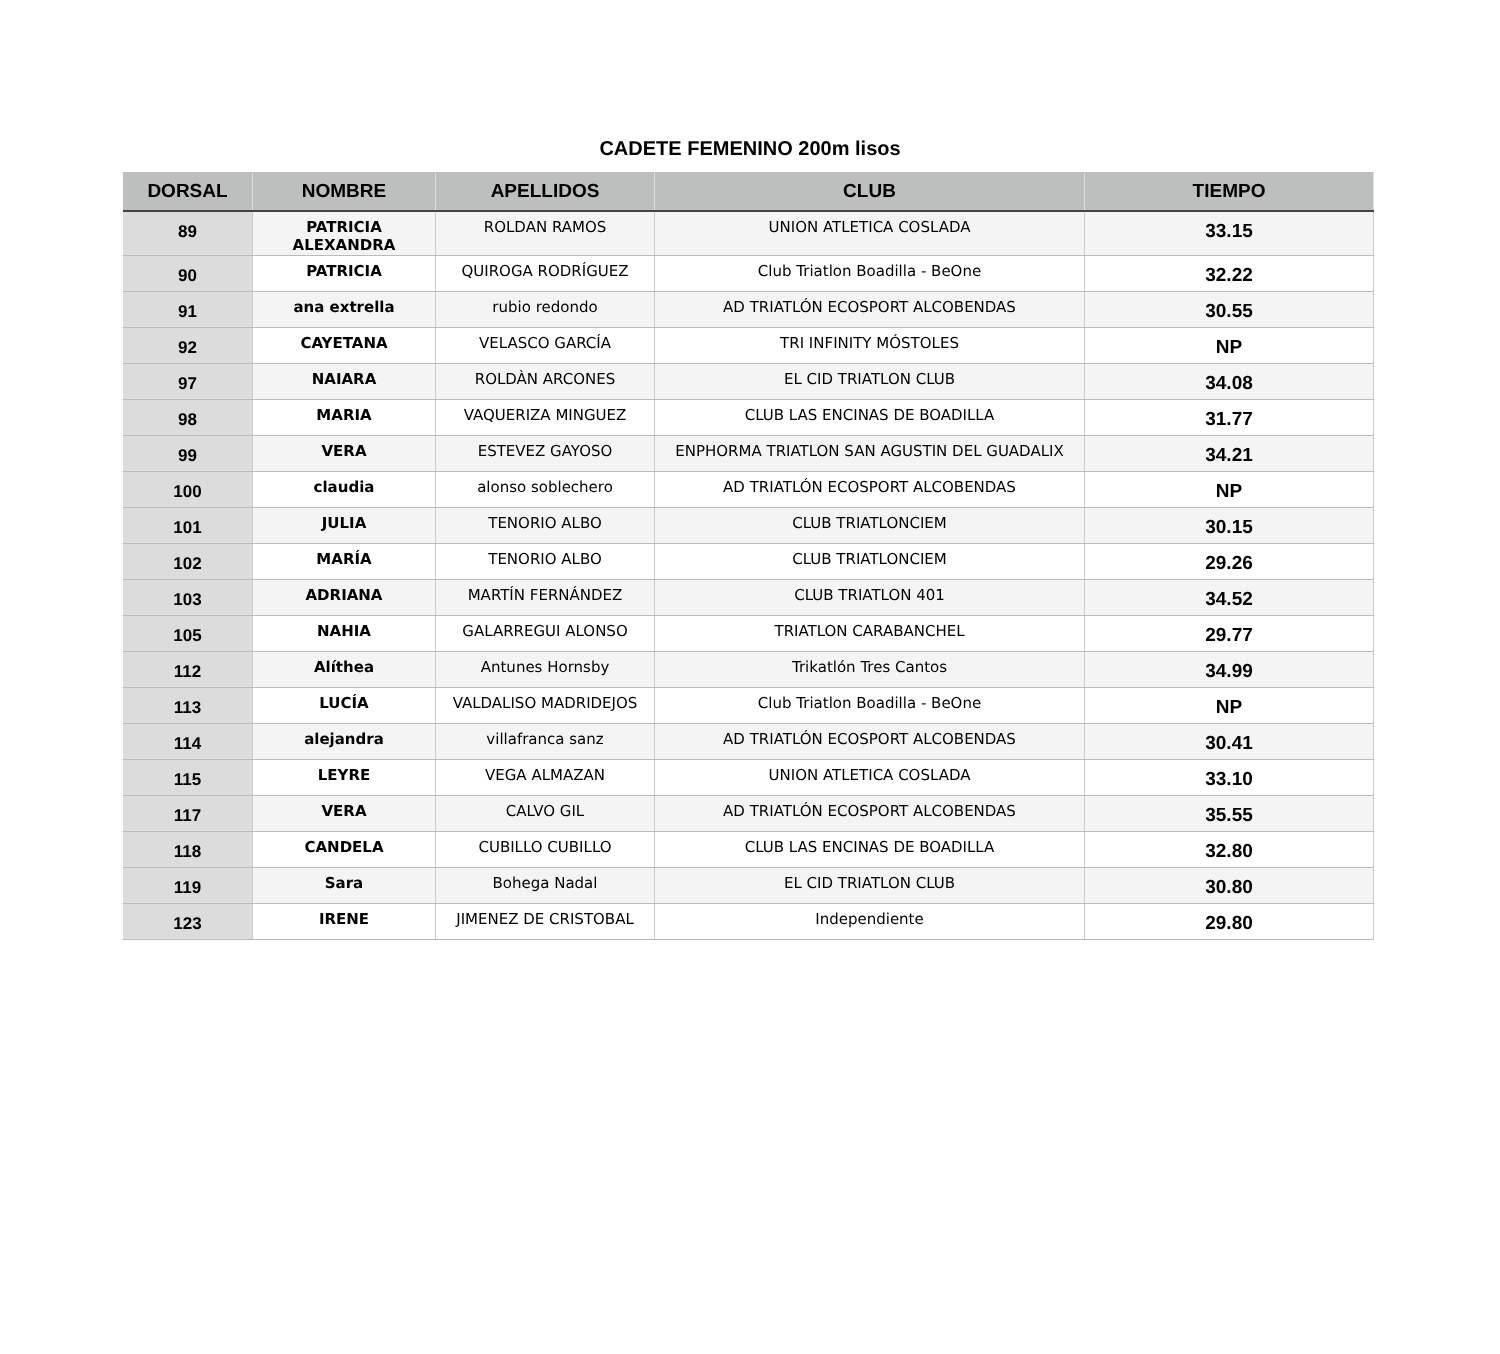CADETE FEMENINO 200m lisos
| DORSAL | NOMBRE | APELLIDOS | CLUB | TIEMPO |
| --- | --- | --- | --- | --- |
| 89 | PATRICIA ALEXANDRA | ROLDAN RAMOS | UNION ATLETICA COSLADA | 33.15 |
| 90 | PATRICIA | QUIROGA RODRÍGUEZ | Club Triatlon Boadilla - BeOne | 32.22 |
| 91 | ana extrella | rubio redondo | AD TRIATLÓN ECOSPORT ALCOBENDAS | 30.55 |
| 92 | CAYETANA | VELASCO GARCÍA | TRI INFINITY MÓSTOLES | NP |
| 97 | NAIARA | ROLDÀN ARCONES | EL CID TRIATLON CLUB | 34.08 |
| 98 | MARIA | VAQUERIZA MINGUEZ | CLUB LAS ENCINAS DE BOADILLA | 31.77 |
| 99 | VERA | ESTEVEZ GAYOSO | ENPHORMA TRIATLON SAN AGUSTIN DEL GUADALIX | 34.21 |
| 100 | claudia | alonso soblechero | AD TRIATLÓN ECOSPORT ALCOBENDAS | NP |
| 101 | JULIA | TENORIO ALBO | CLUB TRIATLONCIEM | 30.15 |
| 102 | MARÍA | TENORIO ALBO | CLUB TRIATLONCIEM | 29.26 |
| 103 | ADRIANA | MARTÍN FERNÁNDEZ | CLUB TRIATLON 401 | 34.52 |
| 105 | NAHIA | GALARREGUI ALONSO | TRIATLON CARABANCHEL | 29.77 |
| 112 | Alíthea | Antunes Hornsby | Trikatlón Tres Cantos | 34.99 |
| 113 | LUCÍA | VALDALISO MADRIDEJOS | Club Triatlon Boadilla - BeOne | NP |
| 114 | alejandra | villafranca sanz | AD TRIATLÓN ECOSPORT ALCOBENDAS | 30.41 |
| 115 | LEYRE | VEGA ALMAZAN | UNION ATLETICA COSLADA | 33.10 |
| 117 | VERA | CALVO GIL | AD TRIATLÓN ECOSPORT ALCOBENDAS | 35.55 |
| 118 | CANDELA | CUBILLO CUBILLO | CLUB LAS ENCINAS DE BOADILLA | 32.80 |
| 119 | Sara | Bohega Nadal | EL CID TRIATLON CLUB | 30.80 |
| 123 | IRENE | JIMENEZ DE CRISTOBAL | Independiente | 29.80 |